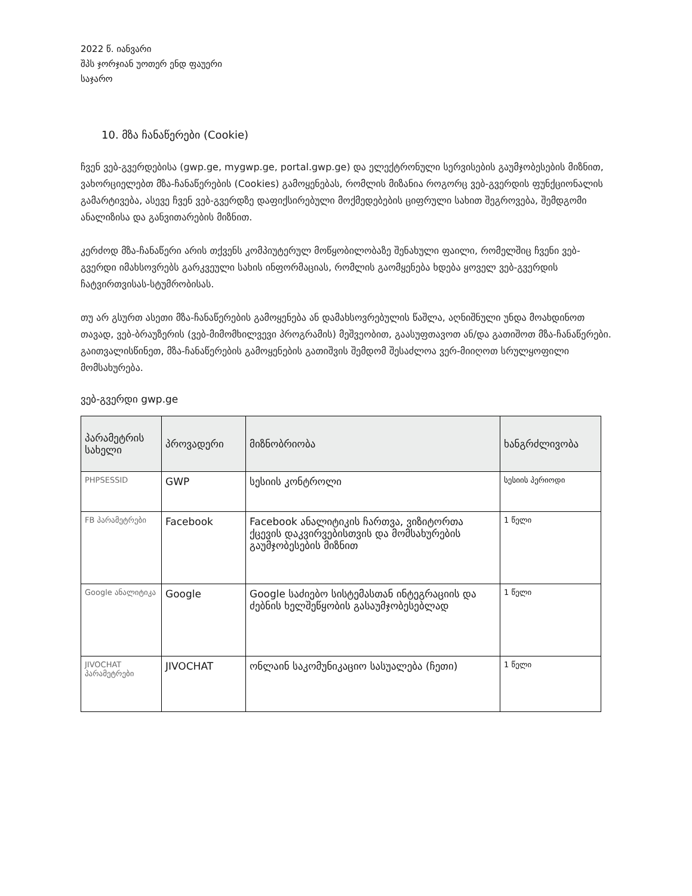2022 წ. იანვარი
შპს ჯორჯიან უოთერ ენდ ფაუერი
საჯარო
10. მზა ჩანაწერები (Cookie)
ჩვენ ვებ-გვერდებისა (gwp.ge, mygwp.ge, portal.gwp.ge) და ელექტრონული სერვისების გაუმჯობესების მიზნით, ვახორციელებთ მზა-ჩანაწერების (Cookies) გამოყენებას, რომლის მიზანია როგორც ვებ-გვერდის ფუნქციონალის გამარტივება, ასევე ჩვენ ვებ-გვერდზე დაფიქსირებული მოქმედებების ციფრული სახით შეგროვება, შემდგომი ანალიზისა და განვითარების მიზნით.
კერძოდ მზა-ჩანაწერი არის თქვენს კომპიუტერულ მოწყობილობაზე შენახული ფაილი, რომელშიც ჩვენი ვებ-გვერდი იმახსოვრებს გარკვეული სახის ინფორმაციას, რომლის გაომყენება ხდება ყოველ ვებ-გვერდის ჩატვირთვისას-სტუმრობისას.
თუ არ გსურთ ასეთი მზა-ჩანაწერების გამოყენება ან დამახსოვრებულის წაშლა, აღნიშნული უნდა მოახდინოთ თავად, ვებ-ბრაუზერის (ვებ-მიმომხილვევი პროგრამის) მეშვეობით, გაასუფთავოთ ან/და გათიშოთ მზა-ჩანაწერები. გაითვალისწინეთ, მზა-ჩანაწერების გამოყენების გათიშვის შემდომ შესაძლოა ვერ-მიიღოთ სრულყოფილი მომსახურება.
ვებ-გვერდი gwp.ge
| პარამეტრის სახელი | პროვადერი | მიზნობრიობა | ხანგრძლივობა |
| --- | --- | --- | --- |
| PHPSESSID | GWP | სესიის კონტროლი | სესიის პერიოდი |
| FB პარამეტრები | Facebook | Facebook ანალიტიკის ჩართვა, ვიზიტორთა ქცევის დაკვირვებისთვის და მომსახურების გაუმჯობესების მიზნით | 1 წელი |
| Google ანალიტიკა | Google | Google საძიებო სისტემასთან ინტეგრაციის და ძებნის ხელშეწყობის გასაუმჯობესებლად | 1 წელი |
| JIVOCHAT პარამეტრები | JIVOCHAT | ონლაინ საკომუნიკაციო სასუალება (ჩეთი) | 1 წელი |